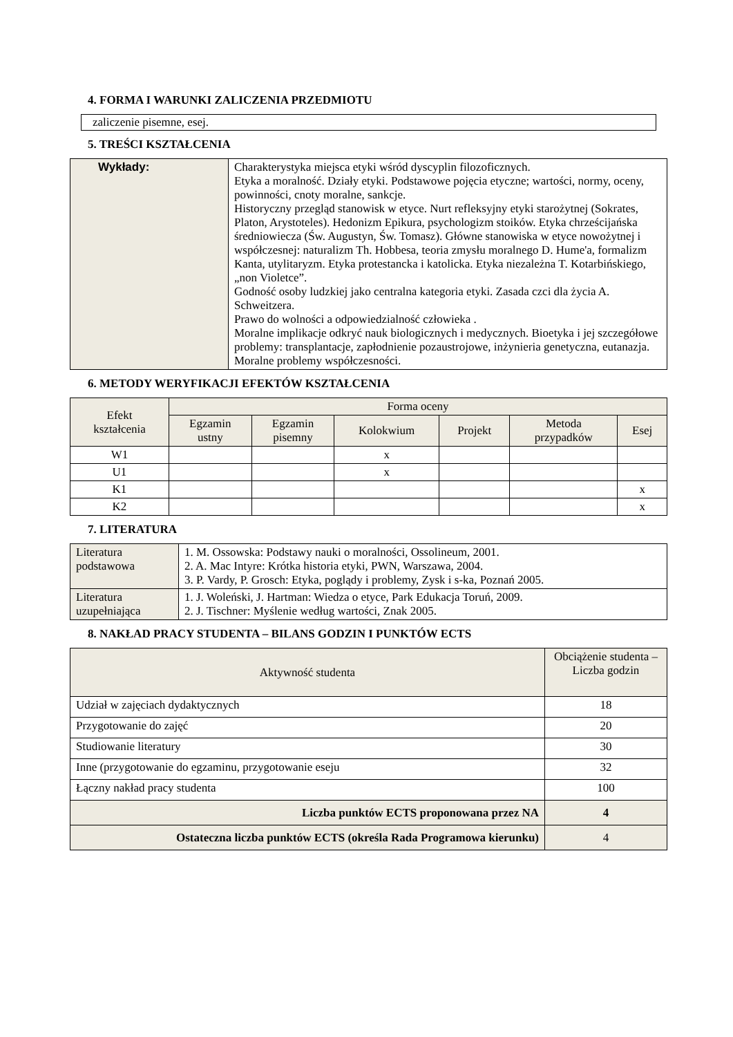4. FORMA I WARUNKI ZALICZENIA PRZEDMIOTU
zaliczenie pisemne, esej.
5. TREŚCI KSZTAŁCENIA
| Wykłady: | Charakterystyka miejsca etyki wśród dyscyplin filozoficznych. Etyka a moralność. Działy etyki. Podstawowe pojęcia etyczne; wartości, normy, oceny, powinności, cnoty moralne, sankcje. Historyczny przegląd stanowisk w etyce. Nurt refleksyjny etyki starożytnej (Sokrates, Platon, Arystoteles). Hedonizm Epikura, psychologizm stoików. Etyka chrześcijańska średniowiecza (Św. Augustyn, Św. Tomasz). Główne stanowiska w etyce nowożytnej i współczesnej: naturalizm Th. Hobbesa, teoria zmysłu moralnego D. Hume'a, formalizm Kanta, utylitaryzm. Etyka protestancka i katolicka. Etyka niezależna T. Kotarbińskiego, „non Violetce”. Godność osoby ludzkiej jako centralna kategoria etyki. Zasada czci dla życia A. Schweitzera. Prawo do wolności a odpowiedzialność człowieka . Moralne implikacje odkryć nauk biologicznych i medycznych. Bioetyka i jej szczegółowe problemy: transplantacje, zapłodnienie pozaustrojowe, inżynieria genetyczna, eutanazja. Moralne problemy współczesności. |
6. METODY WERYFIKACJI EFEKTÓW KSZTAŁCENIA
| Efekt kształcenia | Forma oceny | | | | | |
| --- | --- | --- | --- | --- | --- | --- |
| | Egzamin ustny | Egzamin pisemny | Kolokwium | Projekt | Metoda przypadków | Esej |
| W1 | | | x | | | |
| U1 | | | x | | | |
| K1 | | | | | | x |
| K2 | | | | | | x |
7. LITERATURA
| Literatura podstawowa | 1. M. Ossowska: Podstawy nauki o moralności, Ossolineum, 2001. 2. A. Mac Intyre: Krótka historia etyki, PWN, Warszawa, 2004. 3. P. Vardy, P. Grosch: Etyka, poglądy i problemy, Zysk i s-ka, Poznań 2005. |
| Literatura uzupełniająca | 1. J. Woleński, J. Hartman: Wiedza o etyce, Park Edukacja Toruń, 2009. 2. J. Tischner: Myślenie według wartości, Znak 2005. |
8. NAKŁAD PRACY STUDENTA – BILANS GODZIN I PUNKTÓW ECTS
| Aktywność studenta | Obciążenie studenta – Liczba godzin |
| --- | --- |
| Udział w zajęciach dydaktycznych | 18 |
| Przygotowanie do zajęć | 20 |
| Studiowanie literatury | 30 |
| Inne (przygotowanie do egzaminu, przygotowanie eseju | 32 |
| Łączny nakład pracy studenta | 100 |
| Liczba punktów ECTS proponowana przez NA | 4 |
| Ostateczna liczba punktów ECTS (określa Rada Programowa kierunku) | 4 |